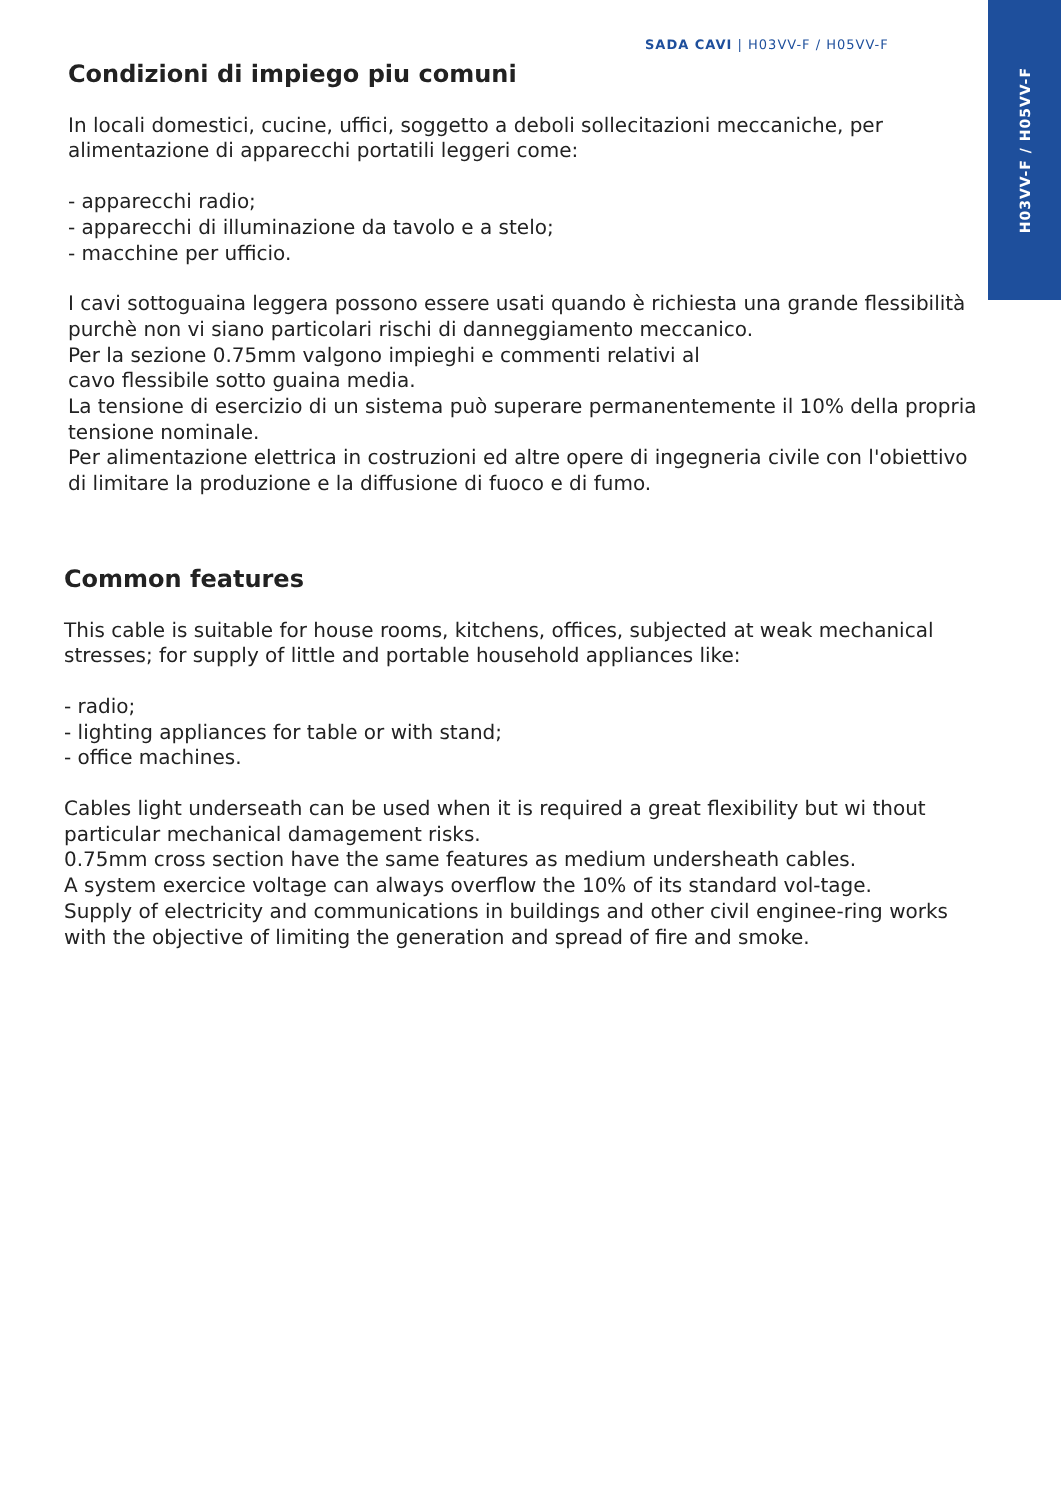H03VV-F / H05VV-F
SADA CAVI | H03VV-F / H05VV-F
Condizioni di impiego piu comuni
In locali domestici, cucine, uffici, soggetto a deboli sollecitazioni meccaniche, per alimentazione di apparecchi portatili leggeri come:
- apparecchi radio;
- apparecchi di illuminazione da tavolo e a stelo;
- macchine per ufficio.
I cavi sottoguaina leggera possono essere usati quando è richiesta una grande flessibilità purchè non vi siano particolari rischi di danneggiamento meccanico.
Per la sezione 0.75mm valgono impieghi e commenti relativi al
cavo flessibile sotto guaina media.
La tensione di esercizio di un sistema può superare permanentemente il 10% della propria tensione nominale.
Per alimentazione elettrica in costruzioni ed altre opere di ingegneria civile con l'obiettivo di limitare la produzione e la diffusione di fuoco e di fumo.
Common features
This cable is suitable for house rooms, kitchens, offices, subjected at weak mechanical stresses; for supply of little and portable household appliances like:
- radio;
- lighting appliances for table or with stand;
- office machines.
Cables light underseath can be used when it is required a great flexibility but wi thout particular mechanical damagement risks.
0.75mm cross section have the same features as medium undersheath cables.
A system exercice voltage can always overflow the 10% of its standard vol-tage.
Supply of electricity and communications in buildings and other civil enginee-ring works with the objective of limiting the generation and spread of fire and smoke.